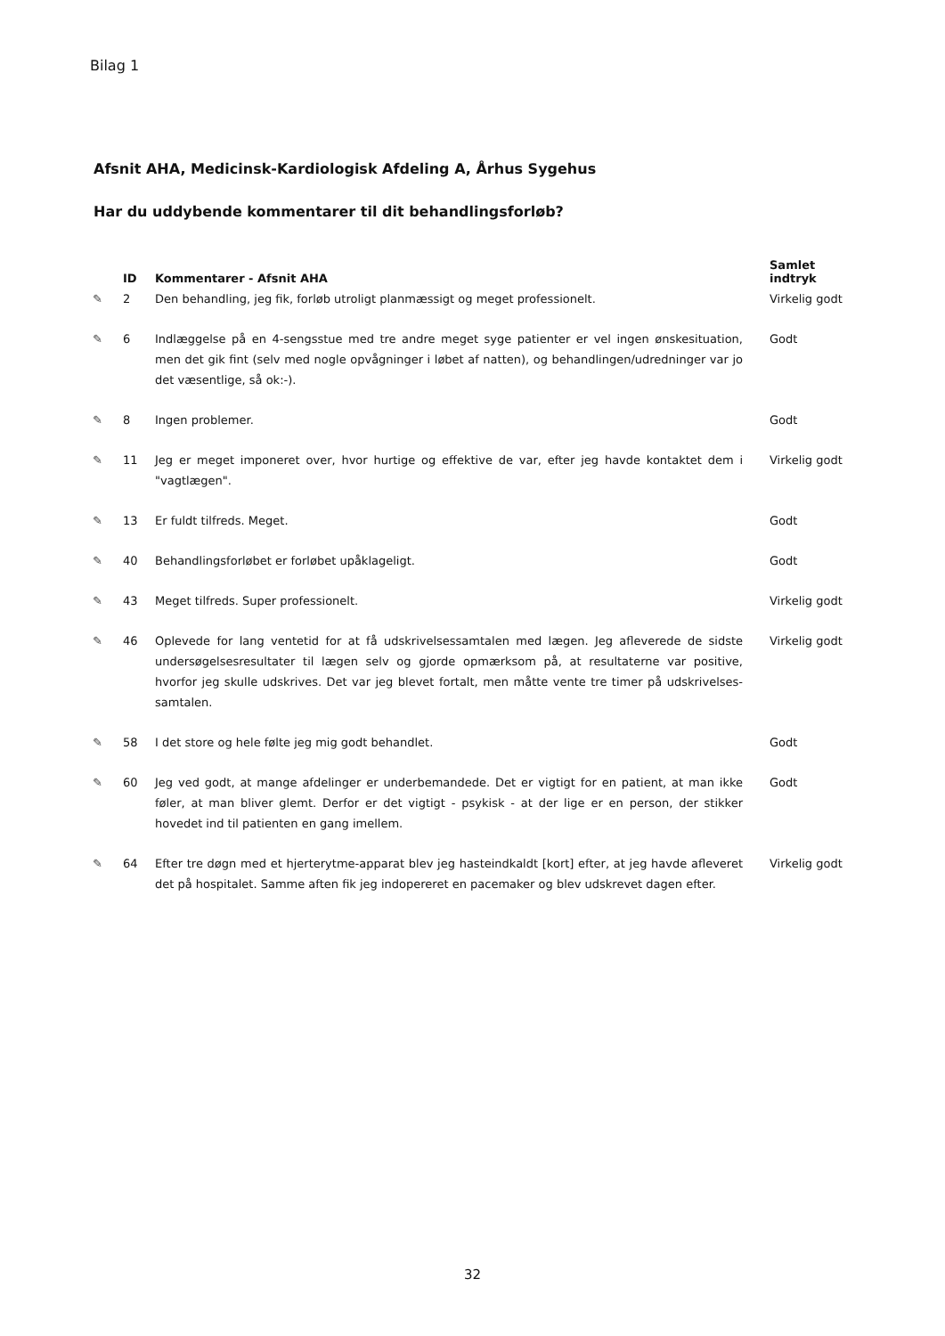Bilag 1
Afsnit AHA, Medicinsk-Kardiologisk Afdeling A, Århus Sygehus
Har du uddybende kommentarer til dit behandlingsforløb?
| | ID | Kommentarer - Afsnit AHA | Samlet indtryk |
| --- | --- | --- | --- |
| ✎ | 2 | Den behandling, jeg fik, forløb utroligt planmæssigt og meget professionelt. | Virkelig godt |
| ✎ | 6 | Indlæggelse på en 4-sengsstue med tre andre meget syge patienter er vel ingen ønskesituation, men det gik fint (selv med nogle opvågninger i løbet af natten), og behandlingen/udredninger var jo det væsentlige, så ok:-). | Godt |
| ✎ | 8 | Ingen problemer. | Godt |
| ✎ | 11 | Jeg er meget imponeret over, hvor hurtige og effektive de var, efter jeg havde kontaktet dem i "vagtlægen". | Virkelig godt |
| ✎ | 13 | Er fuldt tilfreds. Meget. | Godt |
| ✎ | 40 | Behandlingsforløbet er forløbet upåklageligt. | Godt |
| ✎ | 43 | Meget tilfreds. Super professionelt. | Virkelig godt |
| ✎ | 46 | Oplevede for lang ventetid for at få udskrivelsessamtalen med lægen. Jeg afleverede de sidste undersøgelsesresultater til lægen selv og gjorde opmærksom på, at resultaterne var positive, hvorfor jeg skulle udskrives. Det var jeg blevet fortalt, men måtte vente tre timer på udskrivelses-samtalen. | Virkelig godt |
| ✎ | 58 | I det store og hele følte jeg mig godt behandlet. | Godt |
| ✎ | 60 | Jeg ved godt, at mange afdelinger er underbemandede. Det er vigtigt for en patient, at man ikke føler, at man bliver glemt. Derfor er det vigtigt - psykisk - at der lige er en person, der stikker hovedet ind til patienten en gang imellem. | Godt |
| ✎ | 64 | Efter tre døgn med et hjerterytme-apparat blev jeg hasteindkaldt [kort] efter, at jeg havde afleveret det på hospitalet. Samme aften fik jeg indopereret en pacemaker og blev udskrevet dagen efter. | Virkelig godt |
32